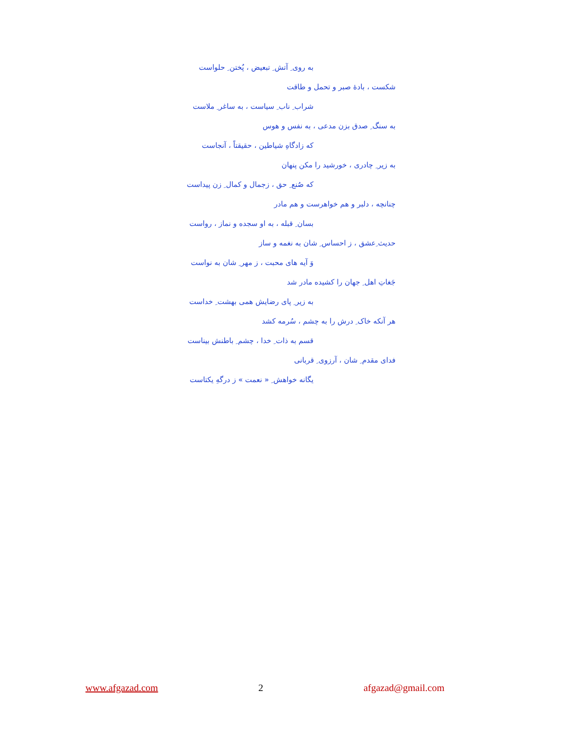به روی ِ آتش ِ تبعیض ، پُختن ِ حلواست
شکست ، بادهٔ صبر و تحمل و طاقت
شراب ِ ناب ِ سیاست ، به ساغر ِ ملاست
به سنگ ِ صدق بزن مدعی ، به نفس و هوس
که زادگاهِ شیاطین ، حقیقتاً ، آنجاست
به زیر ِ چادری ، خورشید را مکن پنهان
که صُنع ِ حق ، زجمال و کمال ِ زن پیداست
چنانچه ، دلبر و هم خواهرست و هم مادر
بسان ِ قبله ، به او سجده و نماز ، رواست
حدیث ِعشق ، ز احساس ِ شان به نغمه و ساز
وَ آیه های محبت ، ز مهر ِ شان به نواست
جَغاتِ اهل ِ جهان را کشیده مادر شد
به زیر ِ پای رضایش همی بهشت ِ خداست
هر آنکه خاک ِ درش را به چشم ، سُرمه کشد
قسم به ذات ِ خدا ، چشم ِ باطنش بیناست
فدای مقدم ِ شان ، آرزوی ِ قربانی
یگانه خواهش ِ « نعمت » ز درگهِ یکتاست
www.afgazad.com 2 afgazad@gmail.com